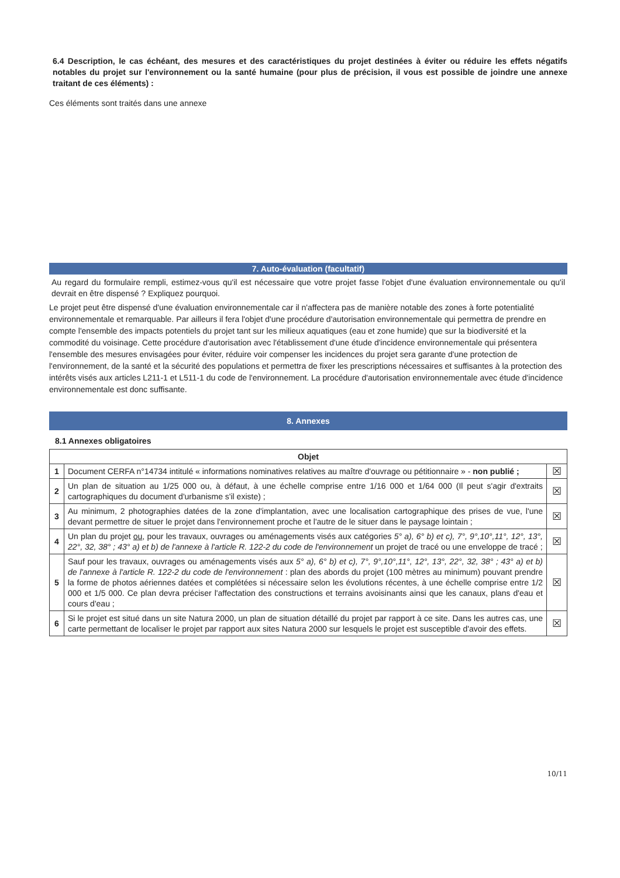6.4 Description, le cas échéant, des mesures et des caractéristiques du projet destinées à éviter ou réduire les effets négatifs notables du projet sur l'environnement ou la santé humaine (pour plus de précision, il vous est possible de joindre une annexe traitant de ces éléments) :
Ces éléments sont traités dans une annexe
7. Auto-évaluation (facultatif)
Au regard du formulaire rempli, estimez-vous qu'il est nécessaire que votre projet fasse l'objet d'une évaluation environnementale ou qu'il devrait en être dispensé ? Expliquez pourquoi.
Le projet peut être dispensé d'une évaluation environnementale car il n'affectera pas de manière notable des zones à forte potentialité environnementale et remarquable. Par ailleurs il fera l'objet d'une procédure d'autorisation environnementale qui permettra de prendre en compte l'ensemble des impacts potentiels du projet tant sur les milieux aquatiques (eau et zone humide) que sur la biodiversité et la commodité du voisinage. Cette procédure d'autorisation avec l'établissement d'une étude d'incidence environnementale qui présentera l'ensemble des mesures envisagées pour éviter, réduire voir compenser les incidences du projet sera garante d'une protection de l'environnement, de la santé et la sécurité des populations et permettra de fixer les prescriptions nécessaires et suffisantes à la protection des intérêts visés aux articles L211-1 et L511-1 du code de l'environnement. La procédure d'autorisation environnementale avec étude d'incidence environnementale est donc suffisante.
8. Annexes
8.1 Annexes obligatoires
| Objet | | |
| --- | --- | --- |
| 1 | Document CERFA n°14734 intitulé « informations nominatives relatives au maître d'ouvrage ou pétitionnaire » - non publié ; | ☒ |
| 2 | Un plan de situation au 1/25 000 ou, à défaut, à une échelle comprise entre 1/16 000 et 1/64 000 (Il peut s'agir d'extraits cartographiques du document d'urbanisme s'il existe) ; | ☒ |
| 3 | Au minimum, 2 photographies datées de la zone d'implantation, avec une localisation cartographique des prises de vue, l'une devant permettre de situer le projet dans l'environnement proche et l'autre de le situer dans le paysage lointain ; | ☒ |
| 4 | Un plan du projet ou , pour les travaux, ouvrages ou aménagements visés aux catégories 5° a), 6° b) et c), 7°, 9°,10°,11°, 12°, 13°, 22°, 32, 38° ; 43° a) et b) de l'annexe à l'article R. 122-2 du code de l'environnement un projet de tracé ou une enveloppe de tracé ; | ☒ |
| 5 | Sauf pour les travaux, ouvrages ou aménagements visés aux 5° a), 6° b) et c), 7°, 9°,10°,11°, 12°, 13°, 22°, 32, 38° ; 43° a) et b) de l'annexe à l'article R. 122-2 du code de l'environnement : plan des abords du projet (100 mètres au minimum) pouvant prendre la forme de photos aériennes datées et complétées si nécessaire selon les évolutions récentes, à une échelle comprise entre 1/2 000 et 1/5 000. Ce plan devra préciser l'affectation des constructions et terrains avoisinants ainsi que les canaux, plans d'eau et cours d'eau ; | ☒ |
| 6 | Si le projet est situé dans un site Natura 2000, un plan de situation détaillé du projet par rapport à ce site. Dans les autres cas, une carte permettant de localiser le projet par rapport aux sites Natura 2000 sur lesquels le projet est susceptible d'avoir des effets. | ☒ |
10/11